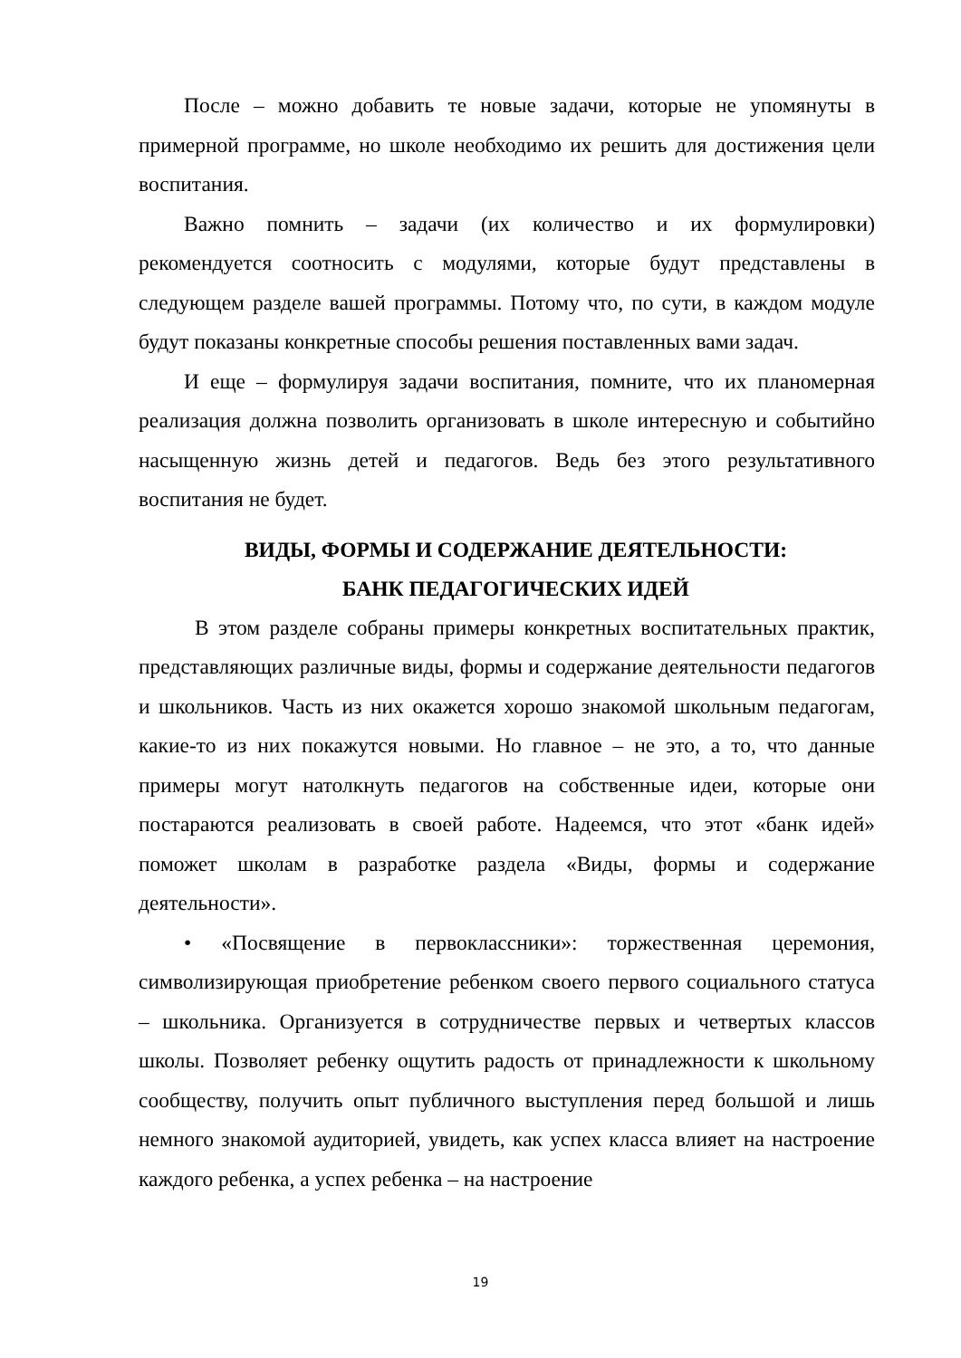После – можно добавить те новые задачи, которые не упомянуты в примерной программе, но школе необходимо их решить для достижения цели воспитания.
Важно помнить – задачи (их количество и их формулировки) рекомендуется соотносить с модулями, которые будут представлены в следующем разделе вашей программы. Потому что, по сути, в каждом модуле будут показаны конкретные способы решения поставленных вами задач.
И еще – формулируя задачи воспитания, помните, что их планомерная реализация должна позволить организовать в школе интересную и событийно насыщенную жизнь детей и педагогов. Ведь без этого результативного воспитания не будет.
ВИДЫ, ФОРМЫ И СОДЕРЖАНИЕ ДЕЯТЕЛЬНОСТИ:
БАНК ПЕДАГОГИЧЕСКИХ ИДЕЙ
В этом разделе собраны примеры конкретных воспитательных практик, представляющих различные виды, формы и содержание деятельности педагогов и школьников. Часть из них окажется хорошо знакомой школьным педагогам, какие-то из них покажутся новыми. Но главное – не это, а то, что данные примеры могут натолкнуть педагогов на собственные идеи, которые они постараются реализовать в своей работе. Надеемся, что этот «банк идей» поможет школам в разработке раздела «Виды, формы и содержание деятельности».
• «Посвящение в первоклассники»: торжественная церемония, символизирующая приобретение ребенком своего первого социального статуса – школьника. Организуется в сотрудничестве первых и четвертых классов школы. Позволяет ребенку ощутить радость от принадлежности к школьному сообществу, получить опыт публичного выступления перед большой и лишь немного знакомой аудиторией, увидеть, как успех класса влияет на настроение каждого ребенка, а успех ребенка – на настроение
19